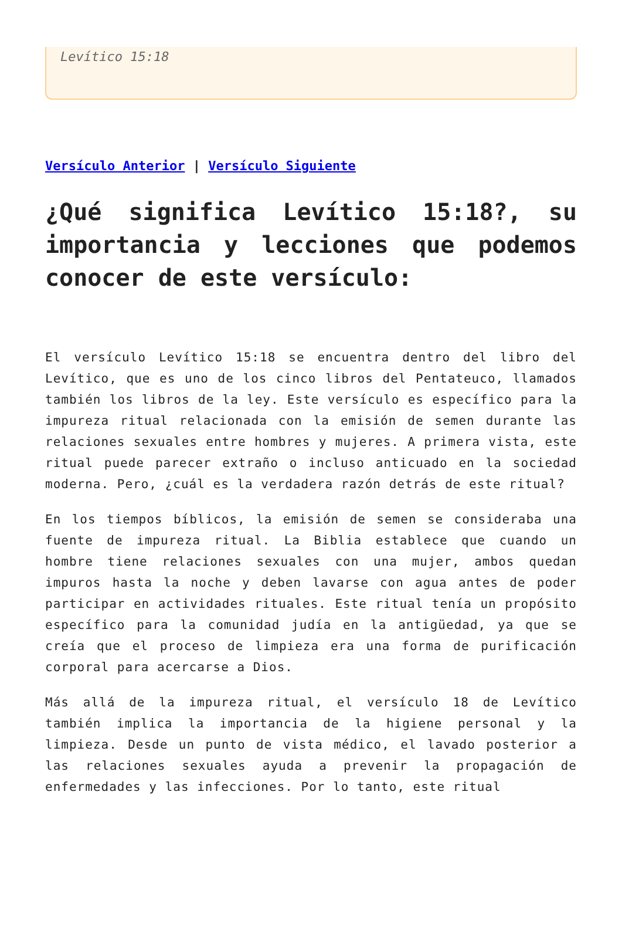Levítico 15:18
Versículo Anterior | Versículo Siguiente
¿Qué significa Levítico 15:18?, su importancia y lecciones que podemos conocer de este versículo:
El versículo Levítico 15:18 se encuentra dentro del libro del Levítico, que es uno de los cinco libros del Pentateuco, llamados también los libros de la ley. Este versículo es específico para la impureza ritual relacionada con la emisión de semen durante las relaciones sexuales entre hombres y mujeres. A primera vista, este ritual puede parecer extraño o incluso anticuado en la sociedad moderna. Pero, ¿cuál es la verdadera razón detrás de este ritual?
En los tiempos bíblicos, la emisión de semen se consideraba una fuente de impureza ritual. La Biblia establece que cuando un hombre tiene relaciones sexuales con una mujer, ambos quedan impuros hasta la noche y deben lavarse con agua antes de poder participar en actividades rituales. Este ritual tenía un propósito específico para la comunidad judía en la antigüedad, ya que se creía que el proceso de limpieza era una forma de purificación corporal para acercarse a Dios.
Más allá de la impureza ritual, el versículo 18 de Levítico también implica la importancia de la higiene personal y la limpieza. Desde un punto de vista médico, el lavado posterior a las relaciones sexuales ayuda a prevenir la propagación de enfermedades y las infecciones. Por lo tanto, este ritual